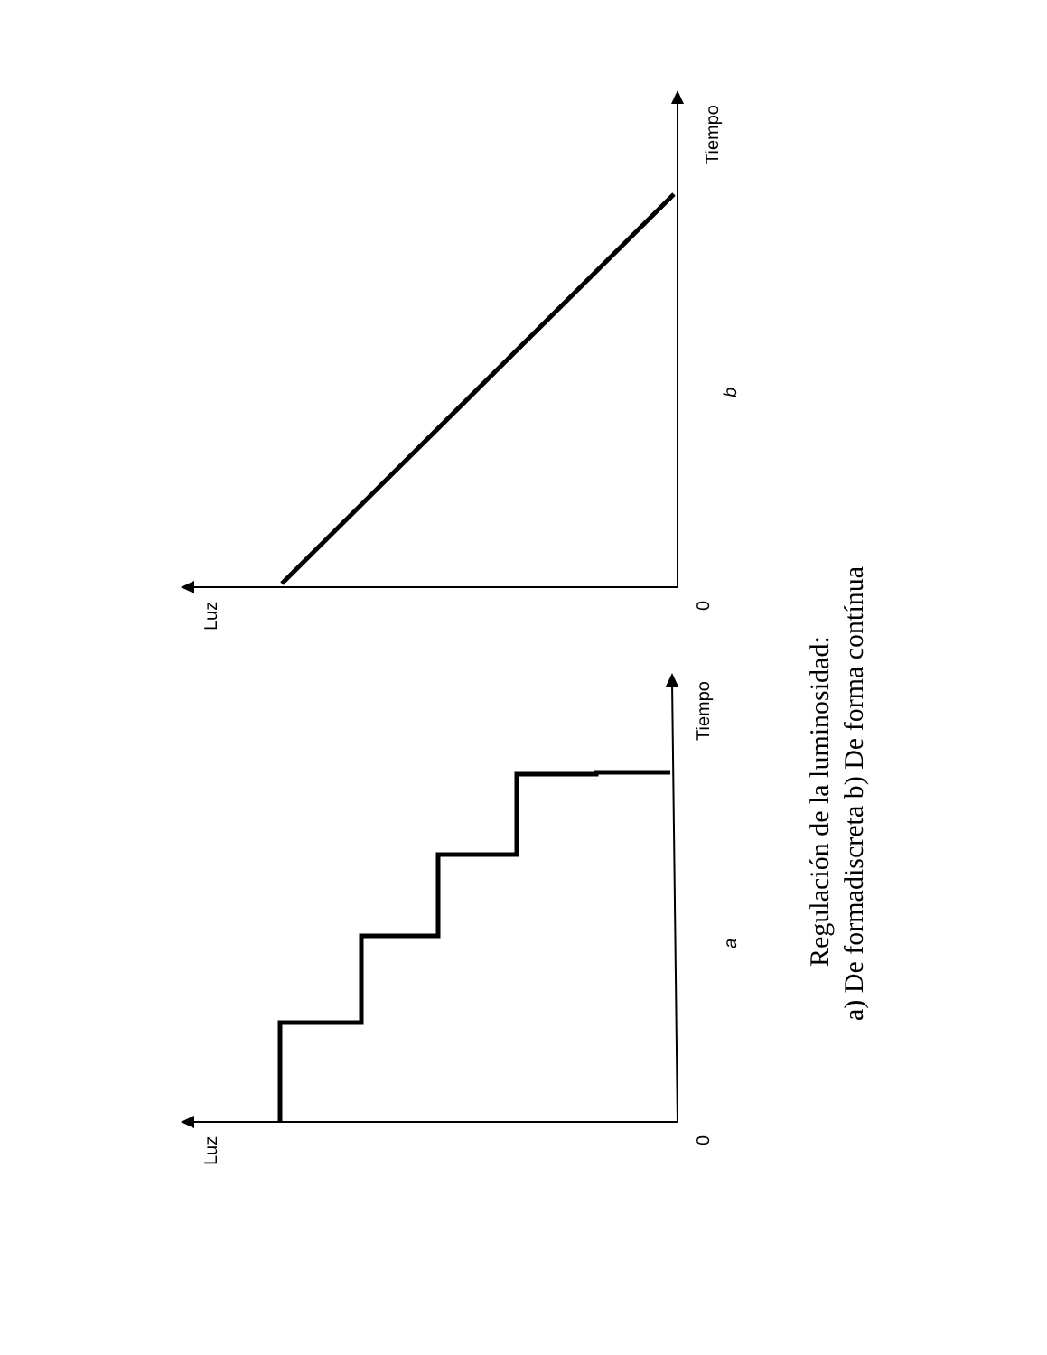Luz
0
Tiempo
a
Luz
0
Tiempo
b
Regulación de la luminosidad:
a) De formadiscreta b) De forma contínua